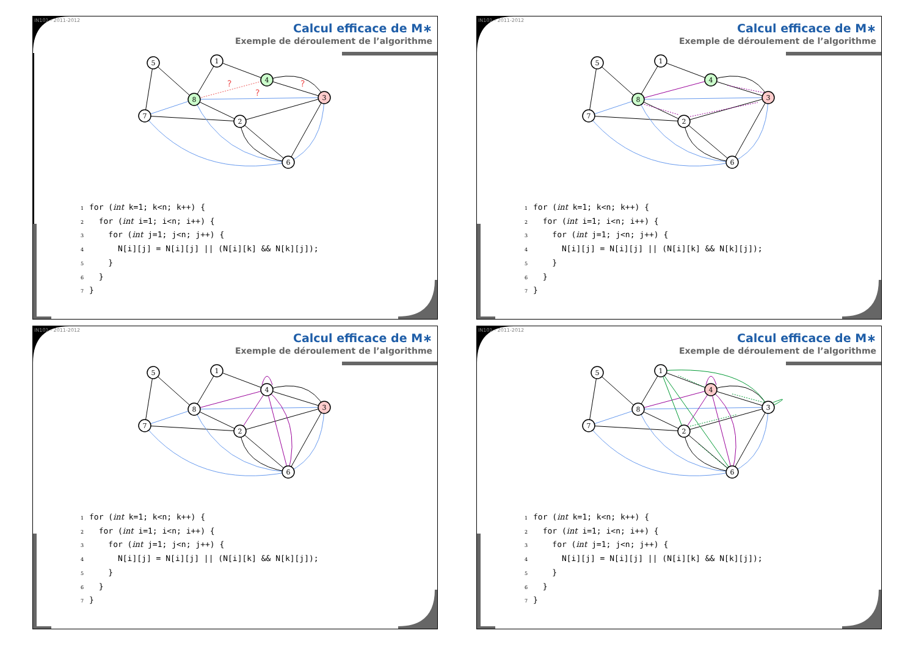IN101 - 2011-2012
Calcul efficace de M∗
Exemple de déroulement de l’algorithme
?
?
?
5
1
4
3
8
7
2
6
1 for (int k=1; k<n; k++) { 2 for (int i=1; i<n; i++) { 3 for (int j=1; j<n; j++) { 4 N[i][j] = N[i][j] || (N[i][k] && N[k][j]); 5 } 6 } 7 }
IN101 - 2011-2012
Calcul efficace de M∗
Exemple de déroulement de l’algorithme
5
1
4
3
8
7
2
6
1 for (int k=1; k<n; k++) { 2 for (int i=1; i<n; i++) { 3 for (int j=1; j<n; j++) { 4 N[i][j] = N[i][j] || (N[i][k] && N[k][j]); 5 } 6 } 7 }
IN101 - 2011-2012
Calcul efficace de M∗
Exemple de déroulement de l’algorithme
5
1
4
3
8
7
2
6
1 for (int k=1; k<n; k++) { 2 for (int i=1; i<n; i++) { 3 for (int j=1; j<n; j++) { 4 N[i][j] = N[i][j] || (N[i][k] && N[k][j]); 5 } 6 } 7 }
IN101 - 2011-2012
Calcul efficace de M∗
Exemple de déroulement de l’algorithme
5
1
4
3
8
7
2
6
1 for (int k=1; k<n; k++) { 2 for (int i=1; i<n; i++) { 3 for (int j=1; j<n; j++) { 4 N[i][j] = N[i][j] || (N[i][k] && N[k][j]); 5 } 6 } 7 }